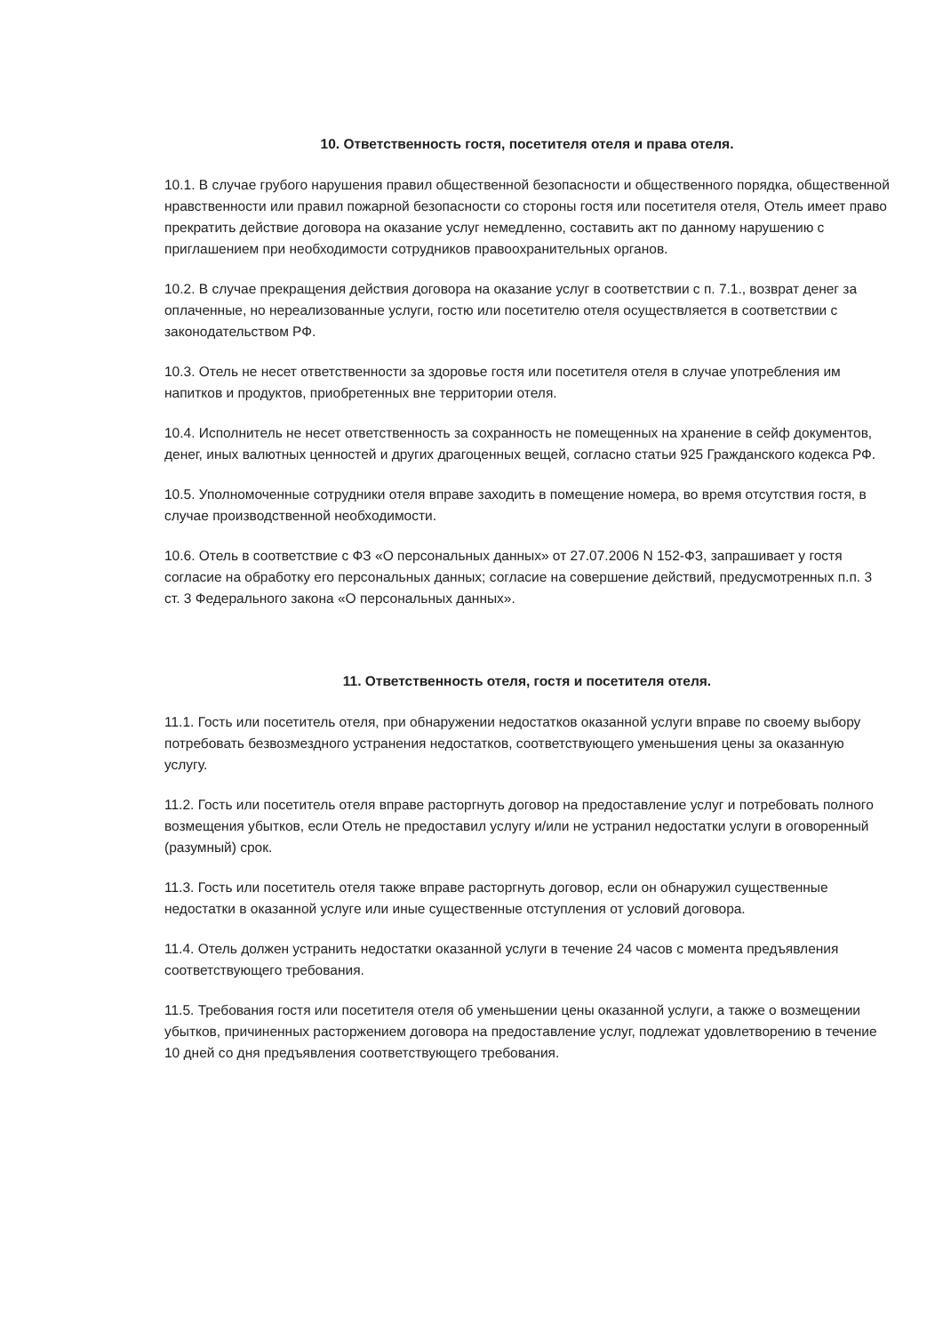10. Ответственность гостя, посетителя отеля и права отеля.
10.1. В случае грубого нарушения правил общественной безопасности и общественного порядка, общественной нравственности или правил пожарной безопасности со стороны гостя или посетителя отеля, Отель имеет право прекратить действие договора на оказание услуг немедленно, составить акт по данному нарушению с приглашением при необходимости сотрудников правоохранительных органов.
10.2. В случае прекращения действия договора на оказание услуг в соответствии с п. 7.1., возврат денег за оплаченные, но нереализованные услуги, гостю или посетителю отеля осуществляется в соответствии с законодательством РФ.
10.3. Отель не несет ответственности за здоровье гостя или посетителя отеля в случае употребления им напитков и продуктов, приобретенных вне территории отеля.
10.4. Исполнитель не несет ответственность за сохранность не помещенных на хранение в сейф документов, денег, иных валютных ценностей и других драгоценных вещей, согласно статьи 925 Гражданского кодекса РФ.
10.5. Уполномоченные сотрудники отеля вправе заходить в помещение номера, во время отсутствия гостя, в случае производственной необходимости.
10.6. Отель в соответствие с ФЗ «О персональных данных» от 27.07.2006 N 152-ФЗ, запрашивает у гостя согласие на обработку его персональных данных; согласие на совершение действий, предусмотренных п.п. 3 ст. 3 Федерального закона «О персональных данных».
11. Ответственность отеля, гостя и посетителя отеля.
11.1. Гость или посетитель отеля, при обнаружении недостатков оказанной услуги вправе по своему выбору потребовать безвозмездного устранения недостатков, соответствующего уменьшения цены за оказанную услугу.
11.2. Гость или посетитель отеля вправе расторгнуть договор на предоставление услуг и потребовать полного возмещения убытков, если Отель не предоставил услугу и/или не устранил недостатки услуги в оговоренный (разумный) срок.
11.3. Гость или посетитель отеля также вправе расторгнуть договор, если он обнаружил существенные недостатки в оказанной услуге или иные существенные отступления от условий договора.
11.4. Отель должен устранить недостатки оказанной услуги в течение 24 часов с момента предъявления соответствующего требования.
11.5. Требования гостя или посетителя отеля об уменьшении цены оказанной услуги, а также о возмещении убытков, причиненных расторжением договора на предоставление услуг, подлежат удовлетворению в течение 10 дней со дня предъявления соответствующего требования.